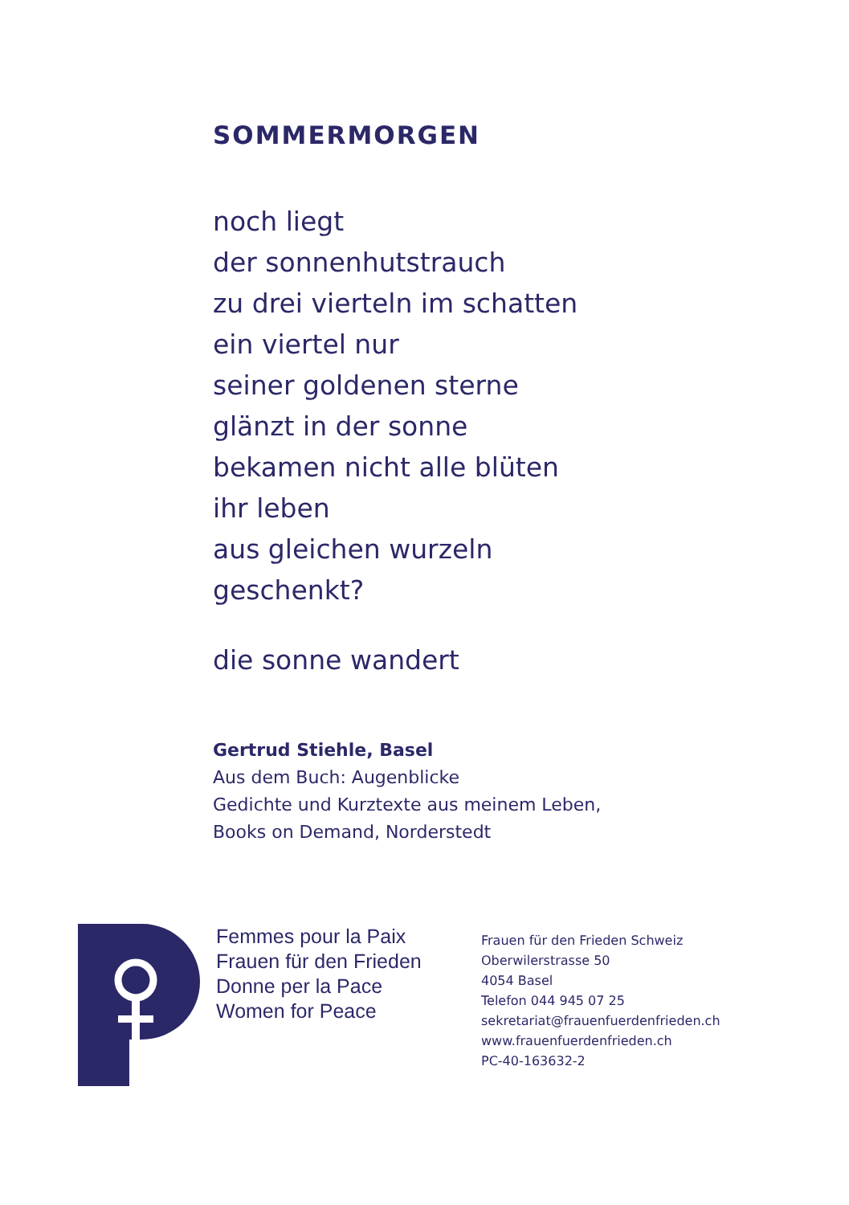SOMMERMORGEN
noch liegt
der sonnenhutstrauch
zu drei vierteln im schatten
ein viertel nur
seiner goldenen sterne
glänzt in der sonne
bekamen nicht alle blüten
ihr leben
aus gleichen wurzeln
geschenkt?
die sonne wandert
Gertrud Stiehle, Basel
Aus dem Buch: Augenblicke
Gedichte und Kurztexte aus meinem Leben,
Books on Demand, Norderstedt
Femmes pour la Paix
Frauen für den Frieden
Donne per la Pace
Women for Peace
Frauen für den Frieden Schweiz
Oberwilerstrasse 50
4054 Basel
Telefon 044 945 07 25
sekretariat@frauenfuerdenfrieden.ch
www.frauenfuerdenfrieden.ch
PC-40-163632-2